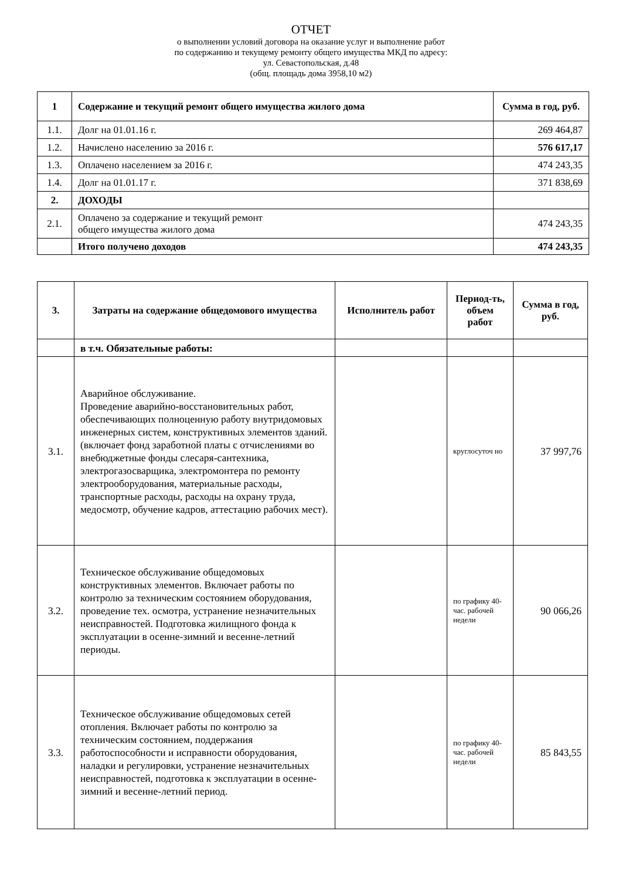ОТЧЕТ
о выполнении условий договора на оказание услуг и выполнение работ
по содержанию и текущему ремонту общего имущества МКД по адресу:
ул. Севастопольская, д.48
(общ. площадь дома 3958,10 м2)
| 1 | Содержание и текущий ремонт общего имущества жилого дома | Сумма в год, руб. |
| --- | --- | --- |
| 1.1. | Долг на 01.01.16 г. | 269 464,87 |
| 1.2. | Начислено населению за 2016 г. | 576 617,17 |
| 1.3. | Оплачено населением за 2016 г. | 474 243,35 |
| 1.4. | Долг на 01.01.17 г. | 371 838,69 |
| 2. | ДОХОДЫ | |
| 2.1. | Оплачено за содержание и текущий ремонт общего имущества жилого дома | 474 243,35 |
| | Итого получено доходов | 474 243,35 |
| 3. | Затраты на содержание общедомового имущества | Исполнитель работ | Период-ть, объем работ | Сумма в год, руб. |
| --- | --- | --- | --- | --- |
| | в т.ч. Обязательные работы: | | | |
| 3.1. | Аварийное обслуживание. Проведение аварийно-восстановительных работ, обеспечивающих полноценную работу внутридомовых инженерных систем, конструктивных элементов зданий.(включает фонд заработной платы с отчислениями во внебюджетные фонды слесаря-сантехника, электрогазосварщика, электромонтера по ремонту электрооборудования, материальные расходы, транспортные расходы, расходы на охрану труда, медосмотр, обучение кадров, аттестацию рабочих мест). | | круглосуточ но | 37 997,76 |
| 3.2. | Техническое обслуживание общедомовых конструктивных элементов. Включает работы по контролю за техническим состоянием оборудования, проведение тех. осмотра, устранение незначительных неисправностей. Подготовка жилищного фонда к эксплуатации в осенне-зимний и весенне-летний периоды. | | по графику 40-час. рабочей недели | 90 066,26 |
| 3.3. | Техническое обслуживание общедомовых сетей отопления. Включает работы по контролю за техническим состоянием, поддержания работоспособности и исправности оборудования, наладки и регулировки, устранение незначительных неисправностей, подготовка к эксплуатации в осенне-зимний и весенне-летний период. | | по графику 40-час. рабочей недели | 85 843,55 |